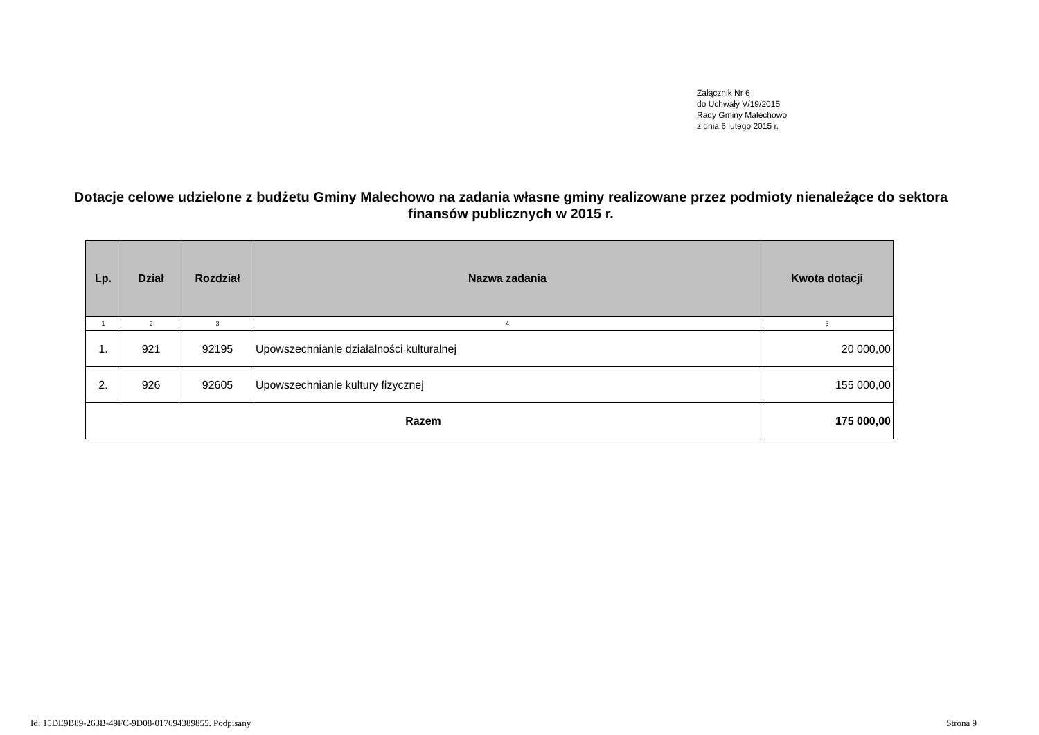Załącznik Nr 6
do Uchwały V/19/2015
Rady Gminy Malechowo
z dnia 6 lutego 2015 r.
Dotacje celowe udzielone z budżetu Gminy Malechowo na zadania własne gminy realizowane przez podmioty nienależące do sektora finansów publicznych w 2015 r.
| Lp. | Dział | Rozdział | Nazwa zadania | Kwota dotacji |
| --- | --- | --- | --- | --- |
| 1 | 2 | 3 | 4 | 5 |
| 1. | 921 | 92195 | Upowszechnianie działalności kulturalnej | 20 000,00 |
| 2. | 926 | 92605 | Upowszechnianie kultury fizycznej | 155 000,00 |
| Razem | | | | 175 000,00 |
Id: 15DE9B89-263B-49FC-9D08-017694389855. Podpisany Strona 9